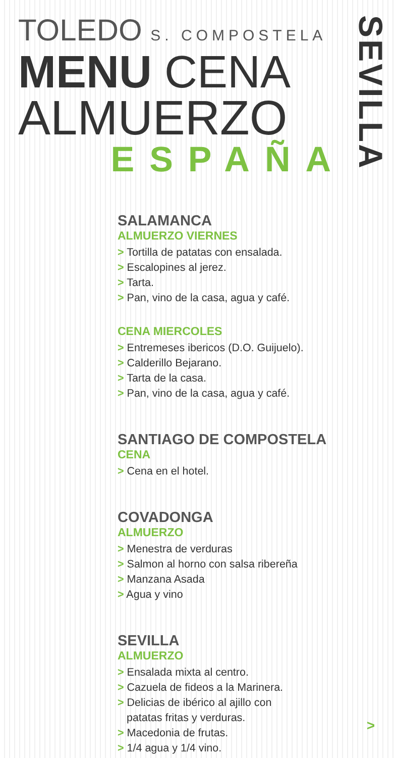TOLEDO S. COMPOSTELA
MENU CENA
ALMUERZO
ESPAÑA
SEVILLA
SALAMANCA
ALMUERZO VIERNES
> Tortilla de patatas con ensalada.
> Escalopines al jerez.
> Tarta.
> Pan, vino de la casa, agua y café.
CENA MIERCOLES
> Entremeses ibericos (D.O. Guijuelo).
> Calderillo Bejarano.
> Tarta de la casa.
> Pan, vino de la casa, agua y café.
SANTIAGO DE COMPOSTELA
CENA
> Cena en el hotel.
COVADONGA
ALMUERZO
> Menestra de verduras
> Salmon al horno con salsa ribereña
> Manzana Asada
> Agua y vino
SEVILLA
ALMUERZO
> Ensalada mixta al centro.
> Cazuela de fideos a la Marinera.
> Delicias de ibérico al ajillo con
patatas fritas y verduras.
> Macedonia de frutas.
> 1/4 agua y 1/4 vino.
>